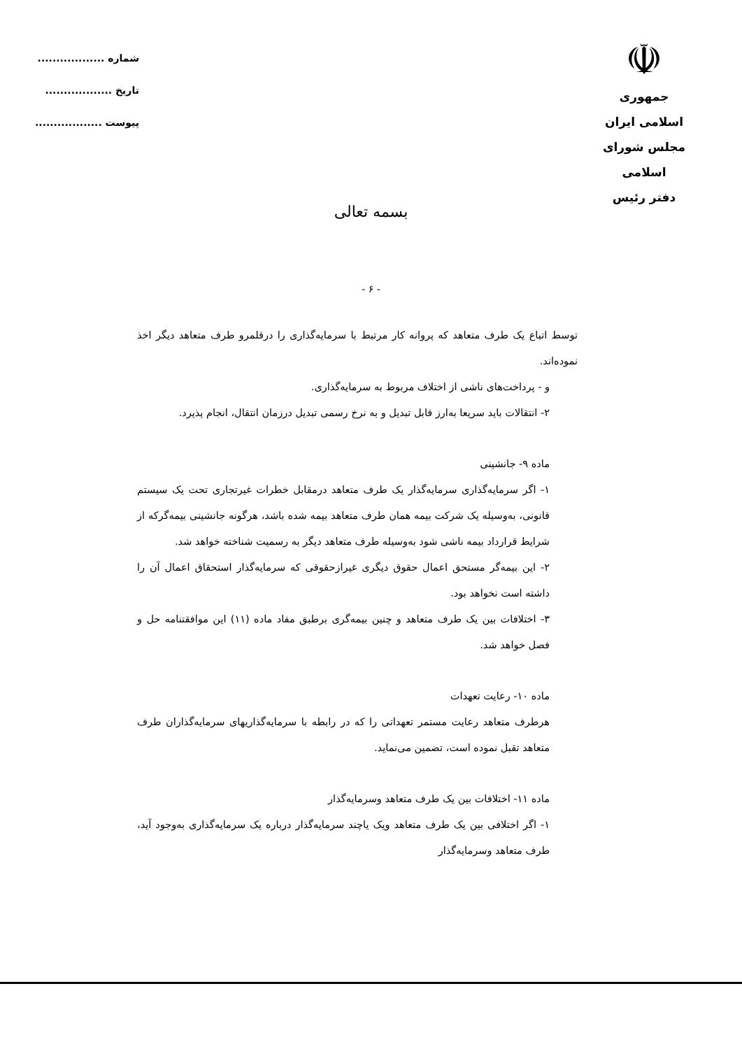☫
جمهوری اسلامی ایران
مجلس شورای اسلامی
دفتر رئیس
شماره ..................
تاریخ ..................
پیوست ..................
بسمه تعالی
- ۶ -
توسط اتباع یک طرف متعاهد که پروانه کار مرتبط با سرمایه‌گذاری را درقلمرو طرف متعاهد دیگر اخذ نموده‌اند.
و - پرداخت‌های ناشی از اختلاف مربوط به سرمایه‌گذاری.
۲- انتقالات باید سریعا به‌ارز قابل تبدیل و به نرخ رسمی تبدیل درزمان انتقال، انجام پذیرد.
ماده ۹- جانشینی
۱- اگر سرمایه‌گذاری سرمایه‌گذار یک طرف متعاهد درمقابل خطرات غیرتجاری تحت یک سیستم قانونی، به‌وسیله یک شرکت بیمه همان طرف متعاهد بیمه شده باشد، هرگونه جانشینی بیمه‌گرکه از شرایط قرارداد بیمه ناشی شود به‌وسیله طرف متعاهد دیگر به رسمیت شناخته خواهد شد.
۲- این بیمه‌گر مستحق اعمال حقوق دیگری غیرازحقوقی که سرمایه‌گذار استحقاق اعمال آن را داشته است نخواهد بود.
۳- اختلافات بین یک طرف متعاهد و چنین بیمه‌گری برطبق مفاد ماده (۱۱) این موافقتنامه حل و فصل خواهد شد.
ماده ۱۰- رعایت تعهدات
هرطرف متعاهد رعایت مستمر تعهداتی را که در رابطه با سرمایه‌گذاریهای سرمایه‌گذاران طرف متعاهد تقبل نموده است، تضمین می‌نماید.
ماده ۱۱- اختلافات بین یک طرف متعاهد وسرمایه‌گذار
۱- اگر اختلافی بین یک طرف متعاهد ویک یاچند سرمایه‌گذار درباره یک سرمایه‌گذاری به‌وجود آید، طرف متعاهد وسرمایه‌گذار